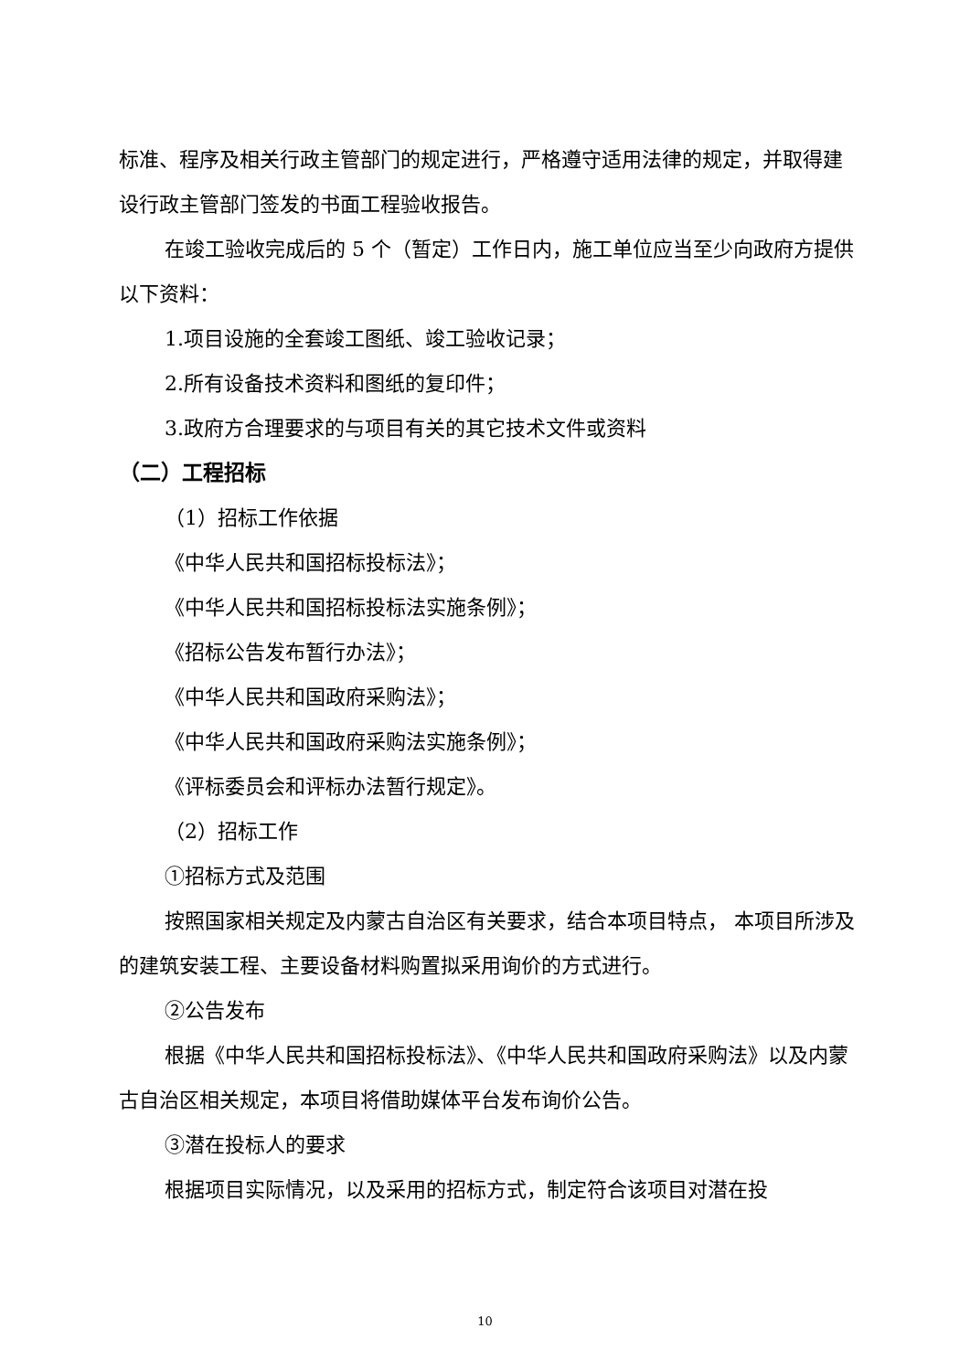标准、程序及相关行政主管部门的规定进行，严格遵守适用法律的规定，并取得建设行政主管部门签发的书面工程验收报告。
在竣工验收完成后的 5 个（暂定）工作日内，施工单位应当至少向政府方提供以下资料：
1.项目设施的全套竣工图纸、竣工验收记录；
2.所有设备技术资料和图纸的复印件；
3.政府方合理要求的与项目有关的其它技术文件或资料
（二）工程招标
（1）招标工作依据
《中华人民共和国招标投标法》；
《中华人民共和国招标投标法实施条例》；
《招标公告发布暂行办法》；
《中华人民共和国政府采购法》；
《中华人民共和国政府采购法实施条例》；
《评标委员会和评标办法暂行规定》。
（2）招标工作
①招标方式及范围
按照国家相关规定及内蒙古自治区有关要求，结合本项目特点， 本项目所涉及的建筑安装工程、主要设备材料购置拟采用询价的方式进行。
②公告发布
根据《中华人民共和国招标投标法》、《中华人民共和国政府采购法》以及内蒙古自治区相关规定，本项目将借助媒体平台发布询价公告。
③潜在投标人的要求
根据项目实际情况，以及采用的招标方式，制定符合该项目对潜在投
10